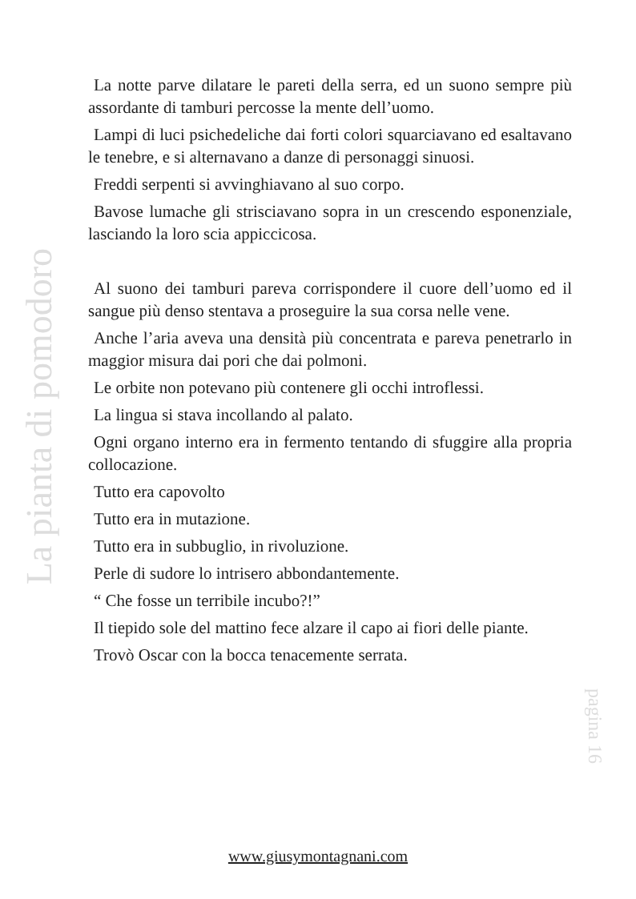La pianta di pomodoro
La notte parve dilatare le pareti della serra, ed un suono sempre più assordante di tamburi percosse la mente dell’uomo.
Lampi di luci psichedeliche dai forti colori squarciavano ed esaltavano le tenebre, e si alternavano a danze di personaggi sinuosi.
Freddi serpenti si avvinghiavano al suo corpo.
Bavose lumache gli strisciavano sopra in un crescendo esponenziale, lasciando la loro scia appiccicosa.
Al suono dei tamburi pareva corrispondere il cuore dell’uomo ed il sangue più denso stentava a proseguire la sua corsa nelle vene.
Anche l’aria aveva una densità più concentrata e pareva penetrarlo in maggior misura dai pori che dai polmoni.
Le orbite non potevano più contenere gli occhi introflessi.
La lingua si stava incollando al palato.
Ogni organo interno era in fermento tentando di sfuggire alla propria collocazione.
Tutto era capovolto
Tutto era in mutazione.
Tutto era in subbuglio, in rivoluzione.
Perle di sudore lo intrisero abbondantemente.
“ Che fosse un terribile incubo?!”
Il tiepido sole del mattino fece alzare il capo ai fiori delle piante.
Trovò Oscar con la bocca tenacemente serrata.
pagina 16
www.giusymontagnani.com